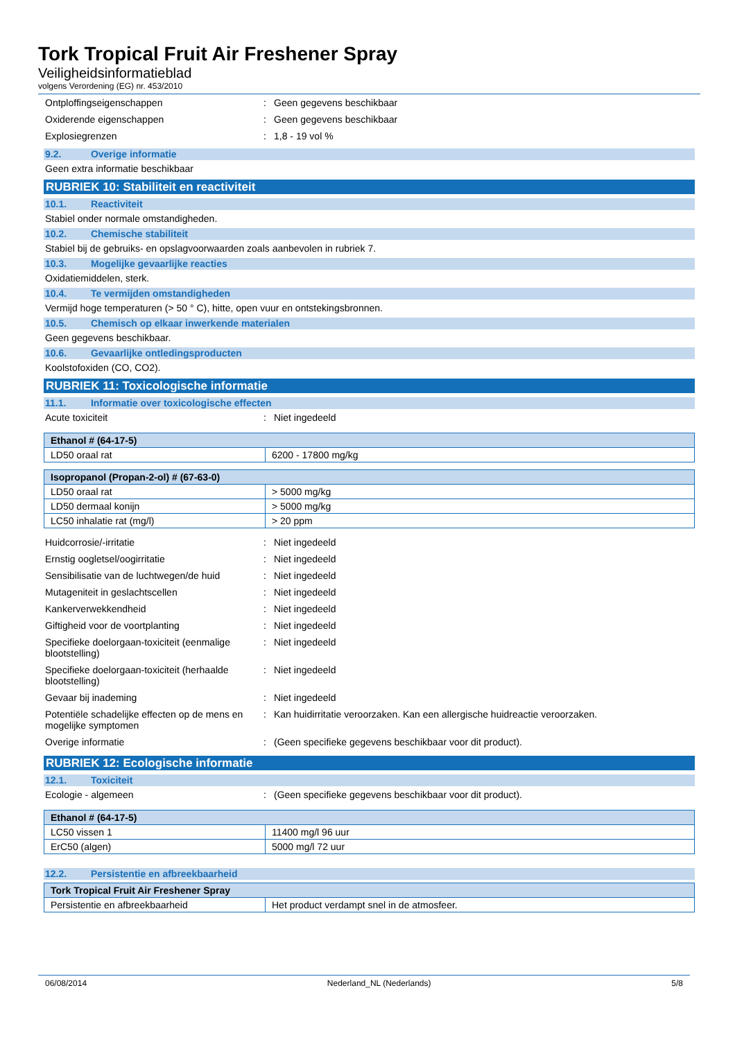Tork Tropical Fruit Air Freshener Spray
Veiligheidsinformatieblad
volgens Verordening (EG) nr. 453/2010
Ontploffingseigenschappen : Geen gegevens beschikbaar
Oxiderende eigenschappen : Geen gegevens beschikbaar
Explosiegrenzen : 1,8 - 19 vol %
9.2. Overige informatie
Geen extra informatie beschikbaar
RUBRIEK 10: Stabiliteit en reactiviteit
10.1. Reactiviteit
Stabiel onder normale omstandigheden.
10.2. Chemische stabiliteit
Stabiel bij de gebruiks- en opslagvoorwaarden zoals aanbevolen in rubriek 7.
10.3. Mogelijke gevaarlijke reacties
Oxidatiemiddelen, sterk.
10.4. Te vermijden omstandigheden
Vermijd hoge temperaturen (> 50 ° C), hitte, open vuur en ontstekingsbronnen.
10.5. Chemisch op elkaar inwerkende materialen
Geen gegevens beschikbaar.
10.6. Gevaarlijke ontledingsproducten
Koolstofoxiden (CO, CO2).
RUBRIEK 11: Toxicologische informatie
11.1. Informatie over toxicologische effecten
Acute toxiciteit : Niet ingedeeld
| Ethanol # (64-17-5) | |
| --- | --- |
| LD50 oraal rat | 6200 - 17800 mg/kg |
| Isopropanol (Propan-2-ol) # (67-63-0) | |
| --- | --- |
| LD50 oraal rat | > 5000 mg/kg |
| LD50 dermaal konijn | > 5000 mg/kg |
| LC50 inhalatie rat (mg/l) | > 20 ppm |
Huidcorrosie/-irritatie : Niet ingedeeld
Ernstig oogletsel/oogirritatie : Niet ingedeeld
Sensibilisatie van de luchtwegen/de huid
: Niet ingedeeld
Mutageniteit in geslachtscellen : Niet ingedeeld
Kankerverwekkendheid : Niet ingedeeld
Giftigheid voor de voortplanting : Niet ingedeeld
Specifieke doelorgaan-toxiciteit (eenmalige blootstelling)
: Niet ingedeeld
Specifieke doelorgaan-toxiciteit (herhaalde blootstelling)
: Niet ingedeeld
Gevaar bij inademing : Niet ingedeeld
Potentiële schadelijke effecten op de mens en mogelijke symptomen
: Kan huidirritatie veroorzaken. Kan een allergische huidreactie veroorzaken.
Overige informatie : (Geen specifieke gegevens beschikbaar voor dit product).
RUBRIEK 12: Ecologische informatie
12.1. Toxiciteit
Ecologie - algemeen : (Geen specifieke gegevens beschikbaar voor dit product).
| Ethanol # (64-17-5) | |
| --- | --- |
| LC50 vissen 1 | 11400 mg/l 96 uur |
| ErC50 (algen) | 5000 mg/l 72 uur |
12.2. Persistentie en afbreekbaarheid
| Tork Tropical Fruit Air Freshener Spray | |
| --- | --- |
| Persistentie en afbreekbaarheid | Het product verdampt snel in de atmosfeer. |
06/08/2014 Nederland_NL (Nederlands) 5/8